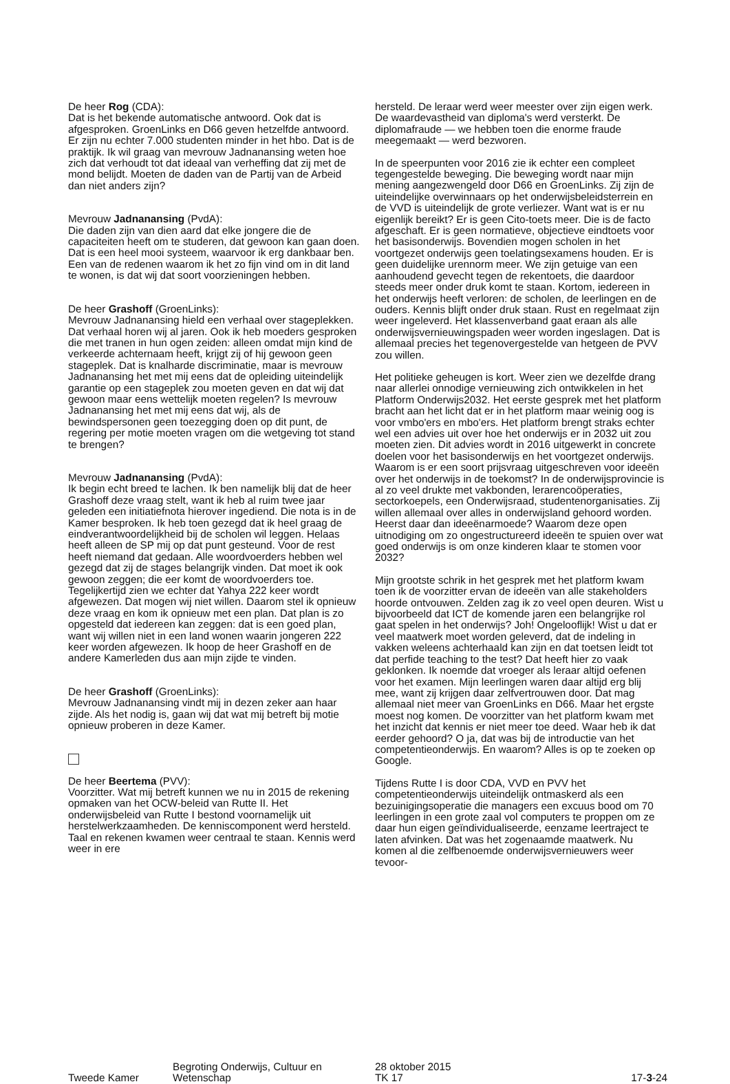De heer Rog (CDA):
Dat is het bekende automatische antwoord. Ook dat is afgesproken. GroenLinks en D66 geven hetzelfde antwoord. Er zijn nu echter 7.000 studenten minder in het hbo. Dat is de praktijk. Ik wil graag van mevrouw Jadnanansing weten hoe zich dat verhoudt tot dat ideaal van verheffing dat zij met de mond belijdt. Moeten de daden van de Partij van de Arbeid dan niet anders zijn?
Mevrouw Jadnanansing (PvdA):
Die daden zijn van dien aard dat elke jongere die de capaciteiten heeft om te studeren, dat gewoon kan gaan doen. Dat is een heel mooi systeem, waarvoor ik erg dankbaar ben. Een van de redenen waarom ik het zo fijn vind om in dit land te wonen, is dat wij dat soort voorzieningen hebben.
De heer Grashoff (GroenLinks):
Mevrouw Jadnanansing hield een verhaal over stageplekken. Dat verhaal horen wij al jaren. Ook ik heb moeders gesproken die met tranen in hun ogen zeiden: alleen omdat mijn kind de verkeerde achternaam heeft, krijgt zij of hij gewoon geen stageplek. Dat is knalharde discriminatie, maar is mevrouw Jadnanansing het met mij eens dat de opleiding uiteindelijk garantie op een stageplek zou moeten geven en dat wij dat gewoon maar eens wettelijk moeten regelen? Is mevrouw Jadnanansing het met mij eens dat wij, als de bewindspersonen geen toezegging doen op dit punt, de regering per motie moeten vragen om die wetgeving tot stand te brengen?
Mevrouw Jadnanansing (PvdA):
Ik begin echt breed te lachen. Ik ben namelijk blij dat de heer Grashoff deze vraag stelt, want ik heb al ruim twee jaar geleden een initiatiefnota hierover ingediend. Die nota is in de Kamer besproken. Ik heb toen gezegd dat ik heel graag de eindverantwoordelijkheid bij de scholen wil leggen. Helaas heeft alleen de SP mij op dat punt gesteund. Voor de rest heeft niemand dat gedaan. Alle woordvoerders hebben wel gezegd dat zij de stages belangrijk vinden. Dat moet ik ook gewoon zeggen; die eer komt de woordvoerders toe. Tegelijkertijd zien we echter dat Yahya 222 keer wordt afgewezen. Dat mogen wij niet willen. Daarom stel ik opnieuw deze vraag en kom ik opnieuw met een plan. Dat plan is zo opgesteld dat iedereen kan zeggen: dat is een goed plan, want wij willen niet in een land wonen waarin jongeren 222 keer worden afgewezen. Ik hoop de heer Grashoff en de andere Kamerleden dus aan mijn zijde te vinden.
De heer Grashoff (GroenLinks):
Mevrouw Jadnanansing vindt mij in dezen zeker aan haar zijde. Als het nodig is, gaan wij dat wat mij betreft bij motie opnieuw proberen in deze Kamer.
De heer Beertema (PVV):
Voorzitter. Wat mij betreft kunnen we nu in 2015 de rekening opmaken van het OCW-beleid van Rutte II. Het onderwijsbeleid van Rutte I bestond voornamelijk uit herstelwerkzaamheden. De kenniscomponent werd hersteld. Taal en rekenen kwamen weer centraal te staan. Kennis werd weer in ere
hersteld. De leraar werd weer meester over zijn eigen werk. De waardevastheid van diploma's werd versterkt. De diplomafraude — we hebben toen die enorme fraude meegemaakt — werd bezworen.
In de speerpunten voor 2016 zie ik echter een compleet tegengestelde beweging. Die beweging wordt naar mijn mening aangezwengeld door D66 en GroenLinks. Zij zijn de uiteindelijke overwinnaars op het onderwijsbeleidsterrein en de VVD is uiteindelijk de grote verliezer. Want wat is er nu eigenlijk bereikt? Er is geen Cito-toets meer. Die is de facto afgeschaft. Er is geen normatieve, objectieve eindtoets voor het basisonderwijs. Bovendien mogen scholen in het voortgezet onderwijs geen toelatingsexamens houden. Er is geen duidelijke urennorm meer. We zijn getuige van een aanhoudend gevecht tegen de rekentoets, die daardoor steeds meer onder druk komt te staan. Kortom, iedereen in het onderwijs heeft verloren: de scholen, de leerlingen en de ouders. Kennis blijft onder druk staan. Rust en regelmaat zijn weer ingeleverd. Het klassenverband gaat eraan als alle onderwijsvernieuwingspaden weer worden ingeslagen. Dat is allemaal precies het tegenovergestelde van hetgeen de PVV zou willen.
Het politieke geheugen is kort. Weer zien we dezelfde drang naar allerlei onnodige vernieuwing zich ontwikkelen in het Platform Onderwijs2032. Het eerste gesprek met het platform bracht aan het licht dat er in het platform maar weinig oog is voor vmbo'ers en mbo'ers. Het platform brengt straks echter wel een advies uit over hoe het onderwijs er in 2032 uit zou moeten zien. Dit advies wordt in 2016 uitgewerkt in concrete doelen voor het basisonderwijs en het voortgezet onderwijs. Waarom is er een soort prijsvraag uitgeschreven voor ideeën over het onderwijs in de toekomst? In de onderwijsprovincie is al zo veel drukte met vakbonden, lerarencoöperaties, sectorkoepels, een Onderwijsraad, studentenorganisaties. Zij willen allemaal over alles in onderwijsland gehoord worden. Heerst daar dan ideeënarmoede? Waarom deze open uitnodiging om zo ongestructureerd ideeën te spuien over wat goed onderwijs is om onze kinderen klaar te stomen voor 2032?
Mijn grootste schrik in het gesprek met het platform kwam toen ik de voorzitter ervan de ideeën van alle stakeholders hoorde ontvouwen. Zelden zag ik zo veel open deuren. Wist u bijvoorbeeld dat ICT de komende jaren een belangrijke rol gaat spelen in het onderwijs? Joh! Ongelooflijk! Wist u dat er veel maatwerk moet worden geleverd, dat de indeling in vakken weleens achterhaald kan zijn en dat toetsen leidt tot dat perfide teaching to the test? Dat heeft hier zo vaak geklonken. Ik noemde dat vroeger als leraar altijd oefenen voor het examen. Mijn leerlingen waren daar altijd erg blij mee, want zij krijgen daar zelfvertrouwen door. Dat mag allemaal niet meer van GroenLinks en D66. Maar het ergste moest nog komen. De voorzitter van het platform kwam met het inzicht dat kennis er niet meer toe deed. Waar heb ik dat eerder gehoord? O ja, dat was bij de introductie van het competentieonderwijs. En waarom? Alles is op te zoeken op Google.
Tijdens Rutte I is door CDA, VVD en PVV het competentieonderwijs uiteindelijk ontmaskerd als een bezuinigingsoperatie die managers een excuus bood om 70 leerlingen in een grote zaal vol computers te proppen om ze daar hun eigen geïndividualiseerde, eenzame leertraject te laten afvinken. Dat was het zogenaamde maatwerk. Nu komen al die zelfbenoemde onderwijsvernieuwers weer tevoor-
Tweede Kamer
Begroting Onderwijs, Cultuur en
Wetenschap
28 oktober 2015
TK 17
17-3-24